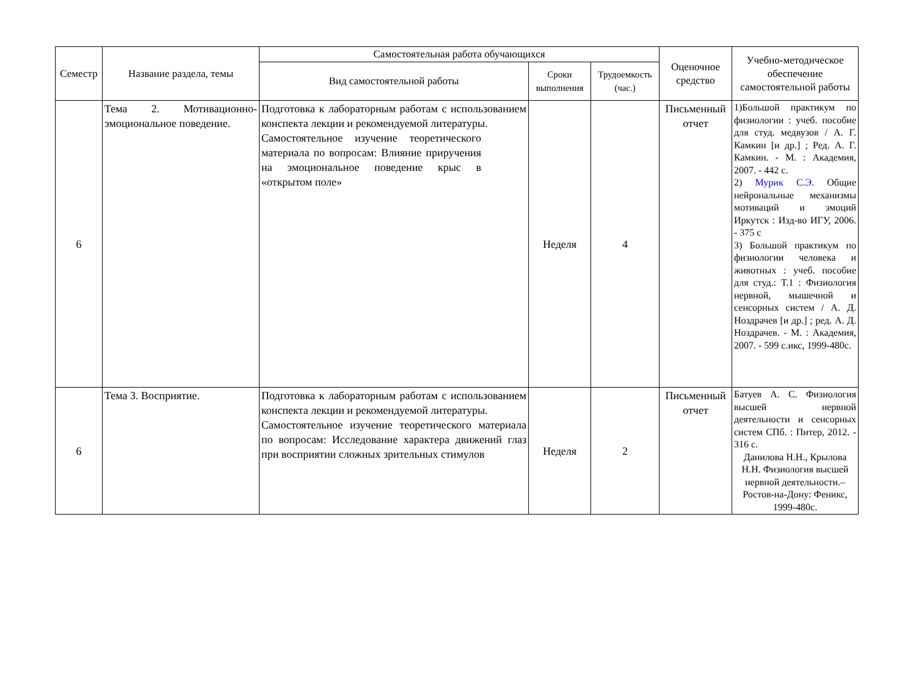| Семестр | Название раздела, темы | Самостоятельная работа обучающихся | | | Оценочное средство | Учебно-методическое обеспечение самостоятельной работы |
| --- | --- | --- | --- | --- | --- | --- |
| | | Вид самостоятельной работы | Сроки выполнения | Трудоемкость (час.) | | |
| 6 | Тема 2. Мотивационно-эмоциональное поведение. | Подготовка к лабораторным работам с использованием конспекта лекции и рекомендуемой литературы. Самостоятельное изучение теоретического материала по вопросам: Влияние приручения на эмоциональное поведение крыс в «открытом поле» | Неделя | 4 | Письменный отчет | 1)Большой практикум по физиологии : учеб. пособие для студ. медвузов / А. Г. Камкин [и др.] ; Ред. А. Г. Камкин. - М. : Академия, 2007. - 442 с. 2) Мурик С.Э. Общие нейрональные механизмы мотиваций и эмоций Иркутск : Изд-во ИГУ, 2006. - 375 с 3) Большой практикум по физиологии человека и животных : учеб. пособие для студ.: Т.1 : Физиология нервной, мышечной и сенсорных систем / А. Д. Ноздрачев [и др.] ; ред. А. Д. Ноздрачев. - М. : Академия, 2007. - 599 с.икс, 1999-480с. |
| 6 | Тема 3. Восприятие. | Подготовка к лабораторным работам с использованием конспекта лекции и рекомендуемой литературы. Самостоятельное изучение теоретического материала по вопросам: Исследование характера движений глаз при восприятии сложных зрительных стимулов | Неделя | 2 | Письменный отчет | Батуев А. С. Физиология высшей нервной деятельности и сенсорных систем СПб. : Питер, 2012. - 316 с. Данилова Н.Н., Крылова Н.Н. Физиология высшей нервной деятельности.– Ростов-на-Дону: Феникс, 1999-480с. |